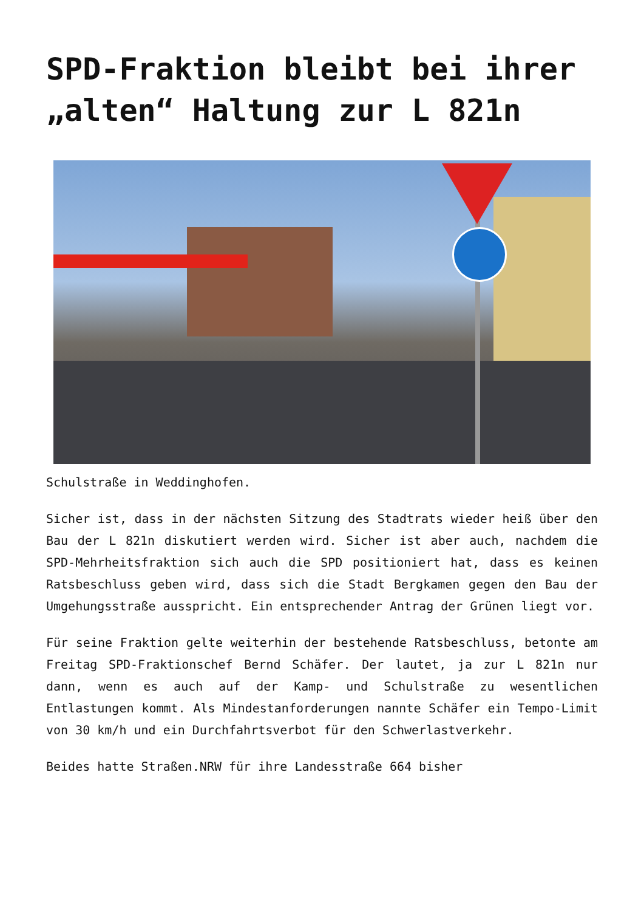SPD-Fraktion bleibt bei ihrer „alten“ Haltung zur L 821n
Schulstraße in Weddinghofen.
Sicher ist, dass in der nächsten Sitzung des Stadtrats wieder heiß über den Bau der L 821n diskutiert werden wird. Sicher ist aber auch, nachdem die SPD-Mehrheitsfraktion sich auch die SPD positioniert hat, dass es keinen Ratsbeschluss geben wird, dass sich die Stadt Bergkamen gegen den Bau der Umgehungsstraße ausspricht. Ein entsprechender Antrag der Grünen liegt vor.
Für seine Fraktion gelte weiterhin der bestehende Ratsbeschluss, betonte am Freitag SPD-Fraktionschef Bernd Schäfer. Der lautet, ja zur L 821n nur dann, wenn es auch auf der Kamp- und Schulstraße zu wesentlichen Entlastungen kommt. Als Mindestanforderungen nannte Schäfer ein Tempo-Limit von 30 km/h und ein Durchfahrtsverbot für den Schwerlastverkehr.
Beides hatte Straßen.NRW für ihre Landesstraße 664 bisher